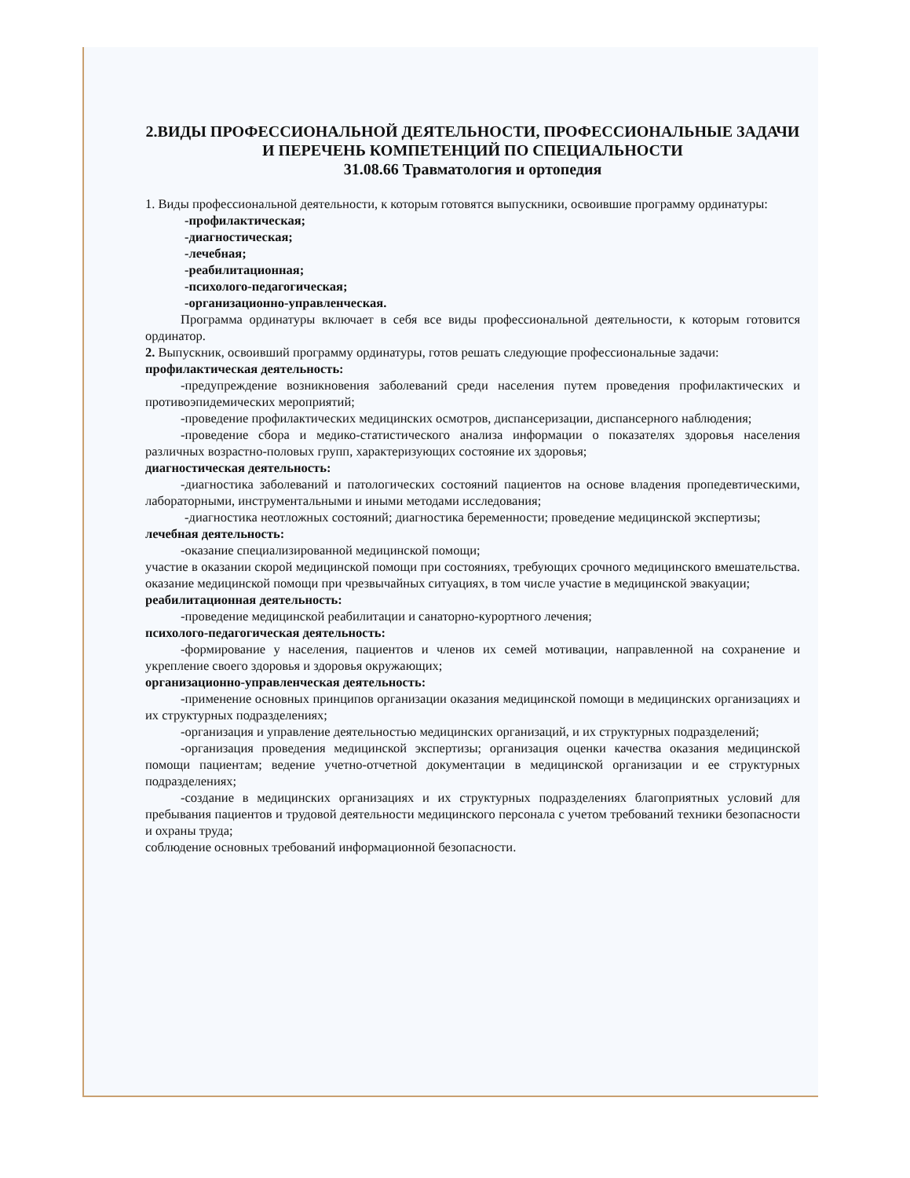2.ВИДЫ ПРОФЕССИОНАЛЬНОЙ ДЕЯТЕЛЬНОСТИ, ПРОФЕССИОНАЛЬНЫЕ ЗАДАЧИ И ПЕРЕЧЕНЬ КОМПЕТЕНЦИЙ ПО СПЕЦИАЛЬНОСТИ
31.08.66 Травматология и ортопедия
1. Виды профессиональной деятельности, к которым готовятся выпускники, освоившие программу ординатуры:
-профилактическая;
-диагностическая;
-лечебная;
-реабилитационная;
-психолого-педагогическая;
-организационно-управленческая.
Программа ординатуры включает в себя все виды профессиональной деятельности, к которым готовится ординатор.
2. Выпускник, освоивший программу ординатуры, готов решать следующие профессиональные задачи:
профилактическая деятельность:
-предупреждение возникновения заболеваний среди населения путем проведения профилактических и противоэпидемических мероприятий;
-проведение профилактических медицинских осмотров, диспансеризации, диспансерного наблюдения;
-проведение сбора и медико-статистического анализа информации о показателях здоровья населения различных возрастно-половых групп, характеризующих состояние их здоровья;
диагностическая деятельность:
-диагностика заболеваний и патологических состояний пациентов на основе владения пропедевтическими, лабораторными, инструментальными и иными методами исследования;
-диагностика неотложных состояний; диагностика беременности; проведение медицинской экспертизы;
лечебная деятельность:
-оказание специализированной медицинской помощи;
участие в оказании скорой медицинской помощи при состояниях, требующих срочного медицинского вмешательства. оказание медицинской помощи при чрезвычайных ситуациях, в том числе участие в медицинской эвакуации;
реабилитационная деятельность:
-проведение медицинской реабилитации и санаторно-курортного лечения;
психолого-педагогическая деятельность:
-формирование у населения, пациентов и членов их семей мотивации, направленной на сохранение и укрепление своего здоровья и здоровья окружающих;
организационно-управленческая деятельность:
-применение основных принципов организации оказания медицинской помощи в медицинских организациях и их структурных подразделениях;
-организация и управление деятельностью медицинских организаций, и их структурных подразделений;
-организация проведения медицинской экспертизы; организация оценки качества оказания медицинской помощи пациентам; ведение учетно-отчетной документации в медицинской организации и ее структурных подразделениях;
-создание в медицинских организациях и их структурных подразделениях благоприятных условий для пребывания пациентов и трудовой деятельности медицинского персонала с учетом требований техники безопасности и охраны труда;
соблюдение основных требований информационной безопасности.